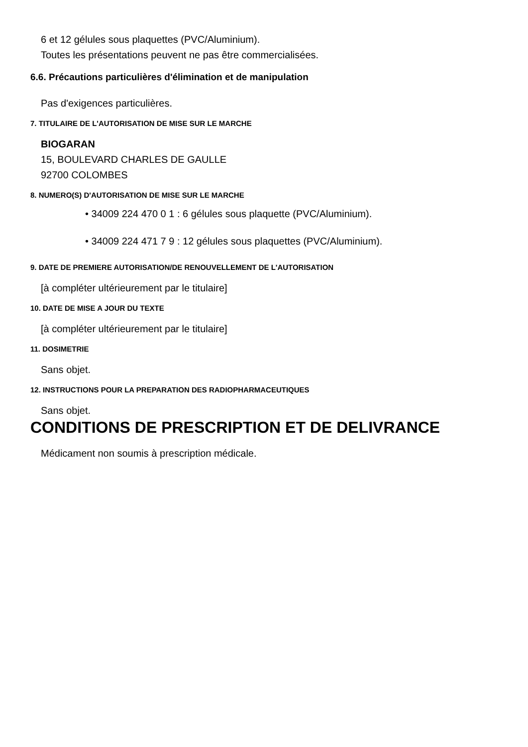6 et 12 gélules sous plaquettes (PVC/Aluminium).
Toutes les présentations peuvent ne pas être commercialisées.
6.6. Précautions particulières d'élimination et de manipulation
Pas d'exigences particulières.
7. TITULAIRE DE L'AUTORISATION DE MISE SUR LE MARCHE
BIOGARAN
15, BOULEVARD CHARLES DE GAULLE
92700 COLOMBES
8. NUMERO(S) D'AUTORISATION DE MISE SUR LE MARCHE
• 34009 224 470 0 1 : 6 gélules sous plaquette (PVC/Aluminium).
• 34009 224 471 7 9 : 12 gélules sous plaquettes (PVC/Aluminium).
9. DATE DE PREMIERE AUTORISATION/DE RENOUVELLEMENT DE L'AUTORISATION
[à compléter ultérieurement par le titulaire]
10. DATE DE MISE A JOUR DU TEXTE
[à compléter ultérieurement par le titulaire]
11. DOSIMETRIE
Sans objet.
12. INSTRUCTIONS POUR LA PREPARATION DES RADIOPHARMACEUTIQUES
Sans objet.
CONDITIONS DE PRESCRIPTION ET DE DELIVRANCE
Médicament non soumis à prescription médicale.